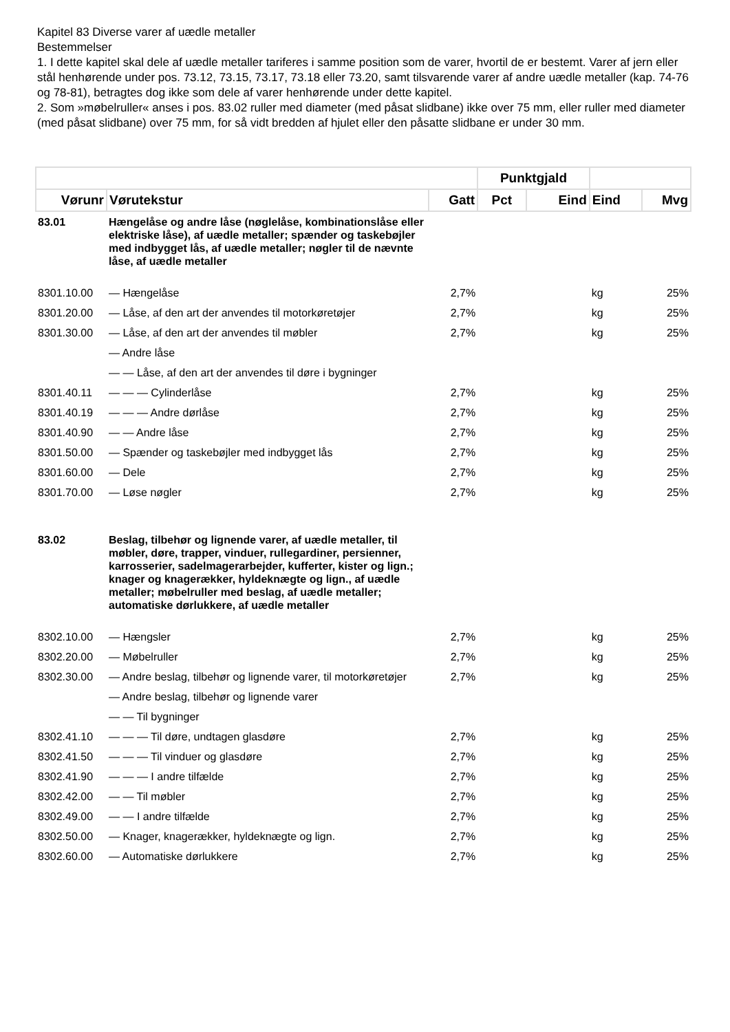Kapitel 83 Diverse varer af uædle metaller
Bestemmelser
1. I dette kapitel skal dele af uædle metaller tariferes i samme position som de varer, hvortil de er bestemt. Varer af jern eller stål henhørende under pos. 73.12, 73.15, 73.17, 73.18 eller 73.20, samt tilsvarende varer af andre uædle metaller (kap. 74-76 og 78-81), betragtes dog ikke som dele af varer henhørende under dette kapitel.
2. Som »møbelruller« anses i pos. 83.02 ruller med diameter (med påsat slidbane) ikke over 75 mm, eller ruller med diameter (med påsat slidbane) over 75 mm, for så vidt bredden af hjulet eller den påsatte slidbane er under 30 mm.
| | | | Punktgjald | | | |
| --- | --- | --- | --- | --- | --- | --- |
| Vørunr | Vørutekstur | Gatt | Pct | Eind | Eind | Mvg |
| 83.01 | Hængelåse og andre låse (nøglelåse, kombinationslåse eller elektriske låse), af uædle metaller; spænder og taskebøjler med indbygget lås, af uædle metaller; nøgler til de nævnte låse, af uædle metaller | | | | | |
| 8301.10.00 | — Hængelåse | 2,7% | | | kg | 25% |
| 8301.20.00 | — Låse, af den art der anvendes til motorkøretøjer | 2,7% | | | kg | 25% |
| 8301.30.00 | — Låse, af den art der anvendes til møbler | 2,7% | | | kg | 25% |
| | — Andre låse | | | | | |
| | — — Låse, af den art der anvendes til døre i bygninger | | | | | |
| 8301.40.11 | — — — Cylinderlåse | 2,7% | | | kg | 25% |
| 8301.40.19 | — — — Andre dørlåse | 2,7% | | | kg | 25% |
| 8301.40.90 | — — Andre låse | 2,7% | | | kg | 25% |
| 8301.50.00 | — Spænder og taskebøjler med indbygget lås | 2,7% | | | kg | 25% |
| 8301.60.00 | — Dele | 2,7% | | | kg | 25% |
| 8301.70.00 | — Løse nøgler | 2,7% | | | kg | 25% |
| 83.02 | Beslag, tilbehør og lignende varer, af uædle metaller, til møbler, døre, trapper, vinduer, rullegardiner, persienner, karrosserier, sadelmagerarbejder, kufferter, kister og lign.; knager og knagerækker, hyldeknægte og lign., af uædle metaller; møbelruller med beslag, af uædle metaller; automatiske dørlukkere, af uædle metaller | | | | | |
| 8302.10.00 | — Hængsler | 2,7% | | | kg | 25% |
| 8302.20.00 | — Møbelruller | 2,7% | | | kg | 25% |
| 8302.30.00 | — Andre beslag, tilbehør og lignende varer, til motorkøretøjer | 2,7% | | | kg | 25% |
| | — Andre beslag, tilbehør og lignende varer | | | | | |
| | — — Til bygninger | | | | | |
| 8302.41.10 | — — — Til døre, undtagen glasdøre | 2,7% | | | kg | 25% |
| 8302.41.50 | — — — Til vinduer og glasdøre | 2,7% | | | kg | 25% |
| 8302.41.90 | — — — I andre tilfælde | 2,7% | | | kg | 25% |
| 8302.42.00 | — — Til møbler | 2,7% | | | kg | 25% |
| 8302.49.00 | — — I andre tilfælde | 2,7% | | | kg | 25% |
| 8302.50.00 | — Knager, knagerækker, hyldeknægte og lign. | 2,7% | | | kg | 25% |
| 8302.60.00 | — Automatiske dørlukkere | 2,7% | | | kg | 25% |